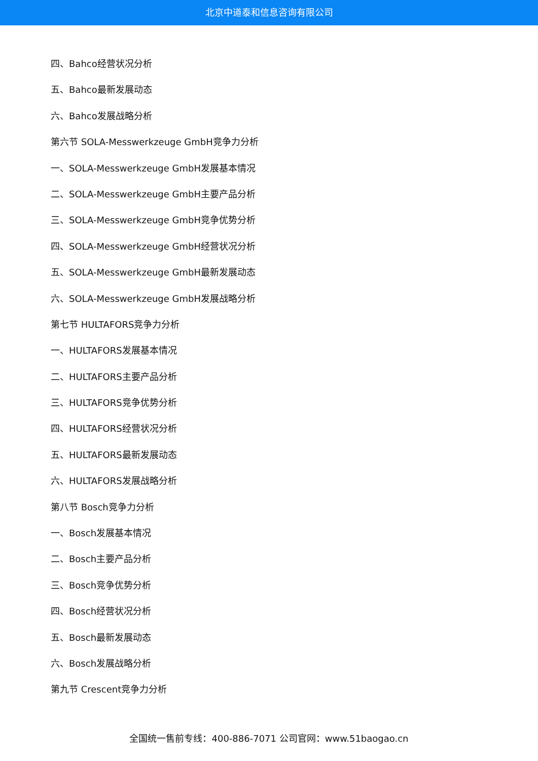北京中道泰和信息咨询有限公司
四、Bahco经营状况分析
五、Bahco最新发展动态
六、Bahco发展战略分析
第六节 SOLA-Messwerkzeuge GmbH竞争力分析
一、SOLA-Messwerkzeuge GmbH发展基本情况
二、SOLA-Messwerkzeuge GmbH主要产品分析
三、SOLA-Messwerkzeuge GmbH竞争优势分析
四、SOLA-Messwerkzeuge GmbH经营状况分析
五、SOLA-Messwerkzeuge GmbH最新发展动态
六、SOLA-Messwerkzeuge GmbH发展战略分析
第七节 HULTAFORS竞争力分析
一、HULTAFORS发展基本情况
二、HULTAFORS主要产品分析
三、HULTAFORS竞争优势分析
四、HULTAFORS经营状况分析
五、HULTAFORS最新发展动态
六、HULTAFORS发展战略分析
第八节 Bosch竞争力分析
一、Bosch发展基本情况
二、Bosch主要产品分析
三、Bosch竞争优势分析
四、Bosch经营状况分析
五、Bosch最新发展动态
六、Bosch发展战略分析
第九节 Crescent竞争力分析
全国统一售前专线：400-886-7071 公司官网：www.51baogao.cn